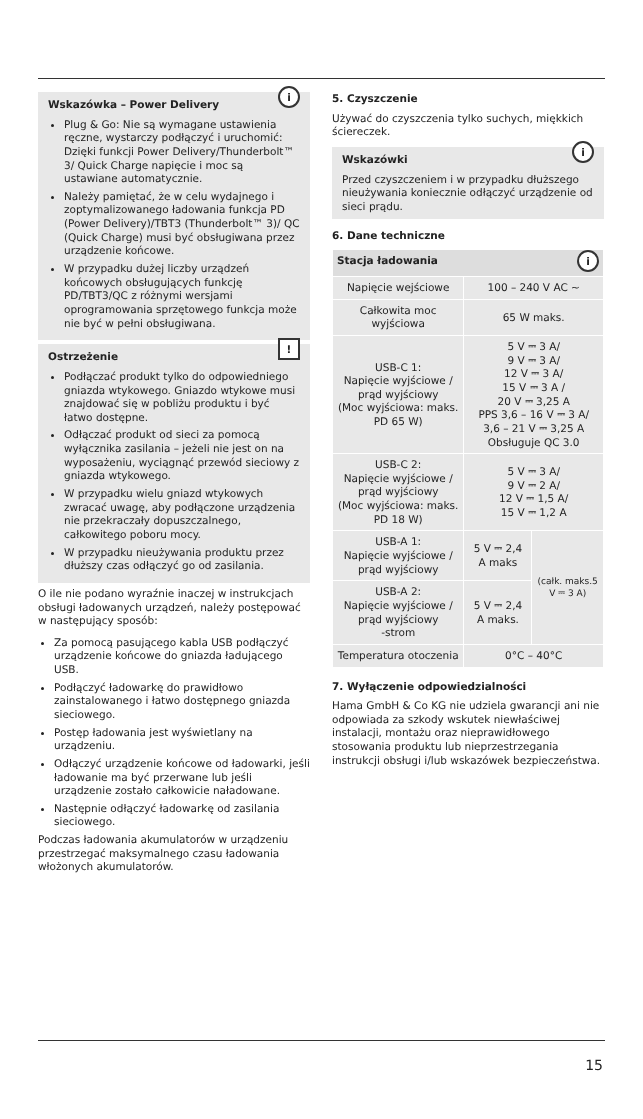i
Wskazówka – Power Delivery
Plug & Go: Nie są wymagane ustawienia ręczne, wystarczy podłączyć i uruchomić: Dzięki funkcji Power Delivery/Thunderbolt™ 3/ Quick Charge napięcie i moc są ustawiane automatycznie.
Należy pamiętać, że w celu wydajnego i zoptymalizowanego ładowania funkcja PD (Power Delivery)/TBT3 (Thunderbolt™ 3)/ QC (Quick Charge) musi być obsługiwana przez urządzenie końcowe.
W przypadku dużej liczby urządzeń końcowych obsługujących funkcję PD/TBT3/QC z różnymi wersjami oprogramowania sprzętowego funkcja może nie być w pełni obsługiwana.
!
Ostrzeżenie
Podłączać produkt tylko do odpowiedniego gniazda wtykowego. Gniazdo wtykowe musi znajdować się w pobliżu produktu i być łatwo dostępne.
Odłączać produkt od sieci za pomocą wyłącznika zasilania – jeżeli nie jest on na wyposażeniu, wyciągnąć przewód sieciowy z gniazda wtykowego.
W przypadku wielu gniazd wtykowych zwracać uwagę, aby podłączone urządzenia nie przekraczały dopuszczalnego, całkowitego poboru mocy.
W przypadku nieużywania produktu przez dłuższy czas odłączyć go od zasilania.
O ile nie podano wyraźnie inaczej w instrukcjach obsługi ładowanych urządzeń, należy postępować w następujący sposób:
Za pomocą pasującego kabla USB podłączyć urządzenie końcowe do gniazda ładującego USB.
Podłączyć ładowarkę do prawidłowo zainstalowanego i łatwo dostępnego gniazda sieciowego.
Postęp ładowania jest wyświetlany na urządzeniu.
Odłączyć urządzenie końcowe od ładowarki, jeśli ładowanie ma być przerwane lub jeśli urządzenie zostało całkowicie naładowane.
Następnie odłączyć ładowarkę od zasilania sieciowego.
Podczas ładowania akumulatorów w urządzeniu przestrzegać maksymalnego czasu ładowania włożonych akumulatorów.
5. Czyszczenie
Używać do czyszczenia tylko suchych, miękkich ściereczek.
i
Wskazówki
Przed czyszczeniem i w przypadku dłuższego nieużywania koniecznie odłączyć urządzenie od sieci prądu.
6. Dane techniczne
| Stacja ładowania i | | |
| --- | --- | --- |
| Napięcie wejściowe | 100 – 240 V AC ~ | |
| Całkowita moc wyjściowa | 65 W maks. | |
| USB-C 1: Napięcie wyjściowe / prąd wyjściowy (Moc wyjściowa: maks. PD 65 W) | 5 V ⎓ 3 A/ 9 V ⎓ 3 A/ 12 V ⎓ 3 A/ 15 V ⎓ 3 A / 20 V ⎓ 3,25 A PPS 3,6 – 16 V ⎓ 3 A/ 3,6 – 21 V ⎓ 3,25 A Obsługuje QC 3.0 | |
| USB-C 2: Napięcie wyjściowe / prąd wyjściowy (Moc wyjściowa: maks. PD 18 W) | 5 V ⎓ 3 A/ 9 V ⎓ 2 A/ 12 V ⎓ 1,5 A/ 15 V ⎓ 1,2 A | |
| USB-A 1: Napięcie wyjściowe / prąd wyjściowy | 5 V ⎓ 2,4 A maks | (całk. maks.5 V ⎓ 3 A) |
| USB-A 2: Napięcie wyjściowe / prąd wyjściowy -strom | 5 V ⎓ 2,4 A maks. | |
| Temperatura otoczenia | 0°C – 40°C | |
7. Wyłączenie odpowiedzialności
Hama GmbH & Co KG nie udziela gwarancji ani nie odpowiada za szkody wskutek niewłaściwej instalacji, montażu oraz nieprawidłowego stosowania produktu lub nieprzestrzegania instrukcji obsługi i/lub wskazówek bezpieczeństwa.
15